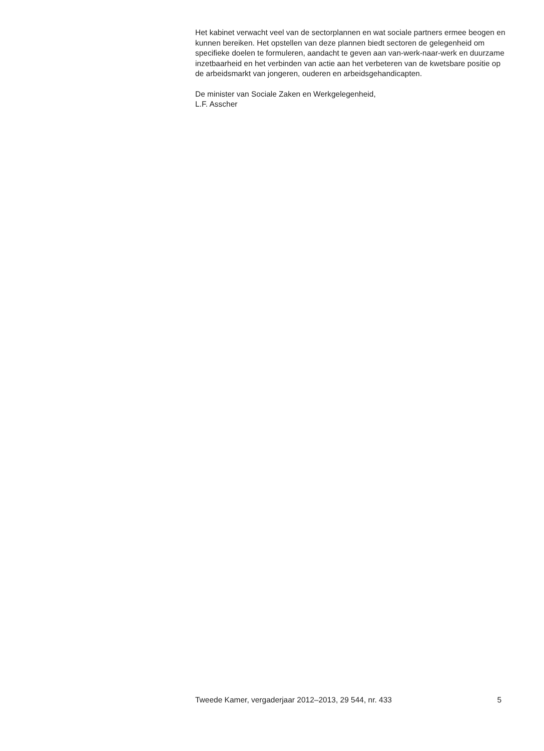Het kabinet verwacht veel van de sectorplannen en wat sociale partners ermee beogen en kunnen bereiken. Het opstellen van deze plannen biedt sectoren de gelegenheid om specifieke doelen te formuleren, aandacht te geven aan van-werk-naar-werk en duurzame inzetbaarheid en het verbinden van actie aan het verbeteren van de kwetsbare positie op de arbeidsmarkt van jongeren, ouderen en arbeidsgehandicapten.
De minister van Sociale Zaken en Werkgelegenheid,
L.F. Asscher
Tweede Kamer, vergaderjaar 2012–2013, 29 544, nr. 433 5